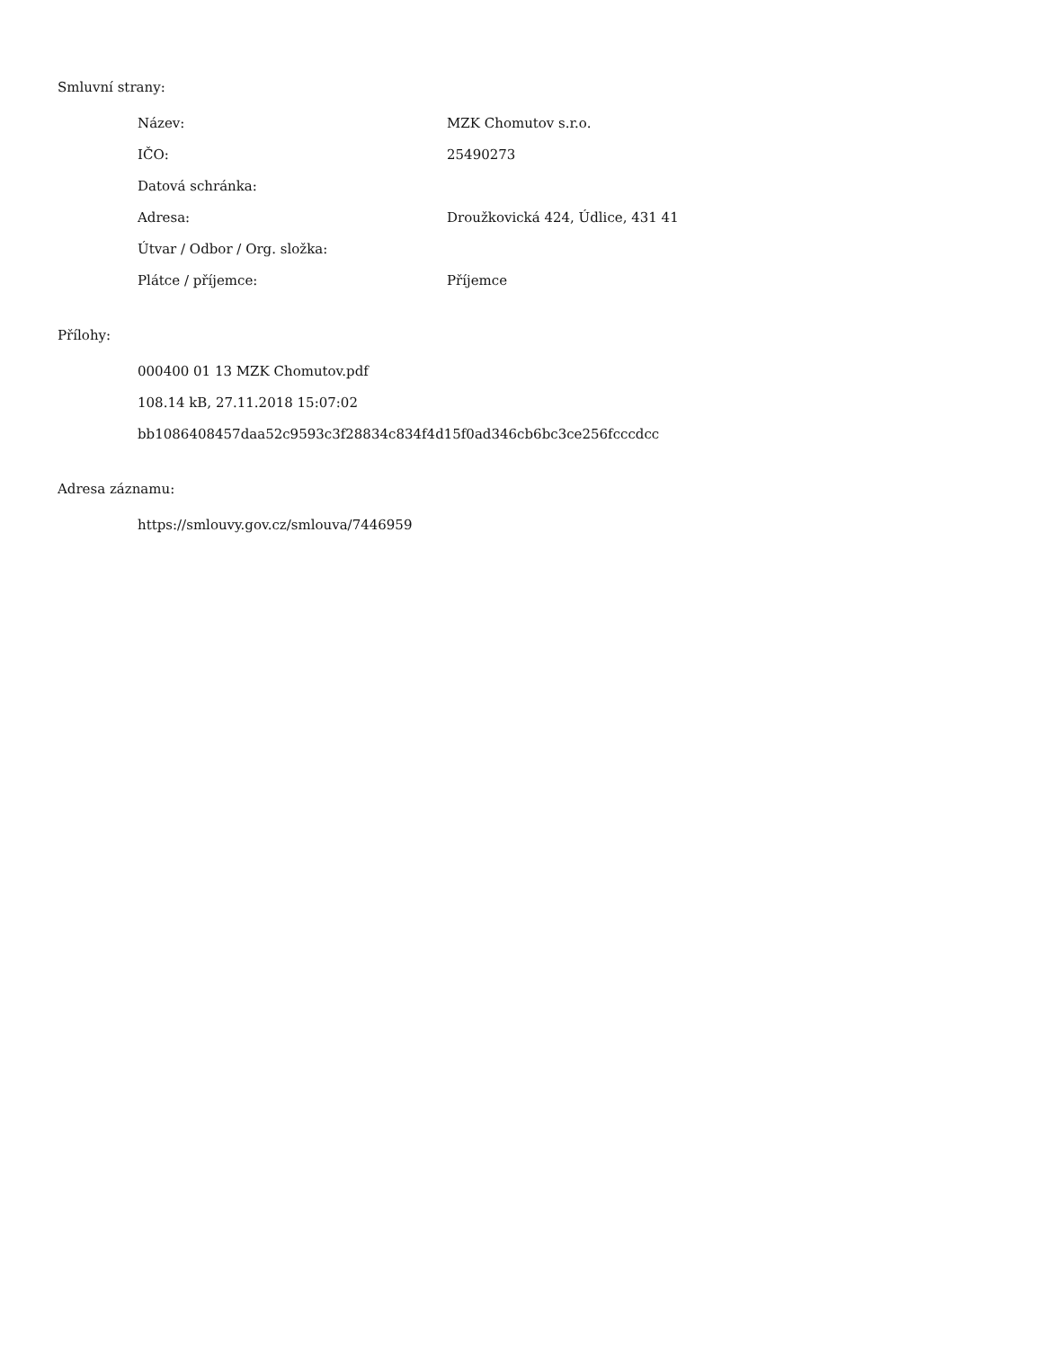Smluvní strany:
| Název: | MZK Chomutov s.r.o. |
| IČO: | 25490273 |
| Datová schránka: | |
| Adresa: | Droužkovická 424, Údlice, 431 41 |
| Útvar / Odbor / Org. složka: | |
| Plátce / příjemce: | Příjemce |
Přílohy:
000400 01 13 MZK Chomutov.pdf
108.14 kB, 27.11.2018 15:07:02
bb1086408457daa52c9593c3f28834c834f4d15f0ad346cb6bc3ce256fcccdcc
Adresa záznamu:
https://smlouvy.gov.cz/smlouva/7446959